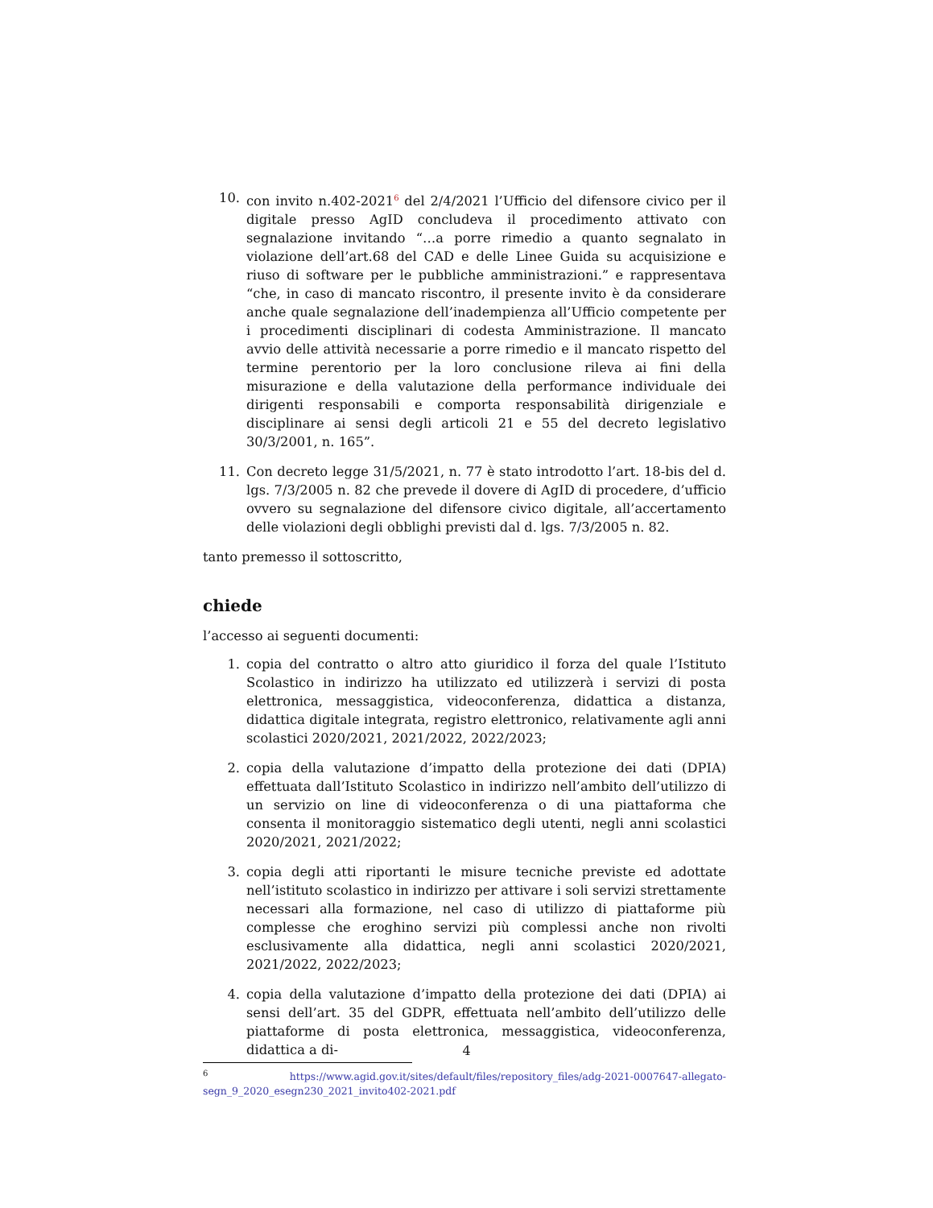10. con invito n.402-2021<sup>6</sup> del 2/4/2021 l’Ufficio del difensore civico per il digitale presso AgID concludeva il procedimento attivato con segnalazione invitando “…a porre rimedio a quanto segnalato in violazione dell’art.68 del CAD e delle Linee Guida su acquisizione e riuso di software per le pubbliche amministrazioni.” e rappresentava “che, in caso di mancato riscontro, il presente invito è da considerare anche quale segnalazione dell’inadempienza all’Ufficio competente per i procedimenti disciplinari di codesta Amministrazione. Il mancato avvio delle attività necessarie a porre rimedio e il mancato rispetto del termine perentorio per la loro conclusione rileva ai fini della misurazione e della valutazione della performance individuale dei dirigenti responsabili e comporta responsabilità dirigenziale e disciplinare ai sensi degli articoli 21 e 55 del decreto legislativo 30/3/2001, n. 165”.
11. Con decreto legge 31/5/2021, n. 77 è stato introdotto l’art. 18-bis del d. lgs. 7/3/2005 n. 82 che prevede il dovere di AgID di procedere, d’ufficio ovvero su segnalazione del difensore civico digitale, all’accertamento delle violazioni degli obblighi previsti dal d. lgs. 7/3/2005 n. 82.
tanto premesso il sottoscritto,
chiede
l’accesso ai seguenti documenti:
1. copia del contratto o altro atto giuridico il forza del quale l’Istituto Scolastico in indirizzo ha utilizzato ed utilizzerà i servizi di posta elettronica, messaggistica, videoconferenza, didattica a distanza, didattica digitale integrata, registro elettronico, relativamente agli anni scolastici 2020/2021, 2021/2022, 2022/2023;
2. copia della valutazione d’impatto della protezione dei dati (DPIA) effettuata dall’Istituto Scolastico in indirizzo nell’ambito dell’utilizzo di un servizio on line di videoconferenza o di una piattaforma che consenta il monitoraggio sistematico degli utenti, negli anni scolastici 2020/2021, 2021/2022;
3. copia degli atti riportanti le misure tecniche previste ed adottate nell’istituto scolastico in indirizzo per attivare i soli servizi strettamente necessari alla formazione, nel caso di utilizzo di piattaforme più complesse che eroghino servizi più complessi anche non rivolti esclusivamente alla didattica, negli anni scolastici 2020/2021, 2021/2022, 2022/2023;
4. copia della valutazione d’impatto della protezione dei dati (DPIA) ai sensi dell’art. 35 del GDPR, effettuata nell’ambito dell’utilizzo delle piattaforme di posta elettronica, messaggistica, videoconferenza, didattica a di-
<sup>6</sup> https://www.agid.gov.it/sites/default/files/repository_files/adg-2021-0007647-allegato-segn_9_2020_esegn230_2021_invito402-2021.pdf
4